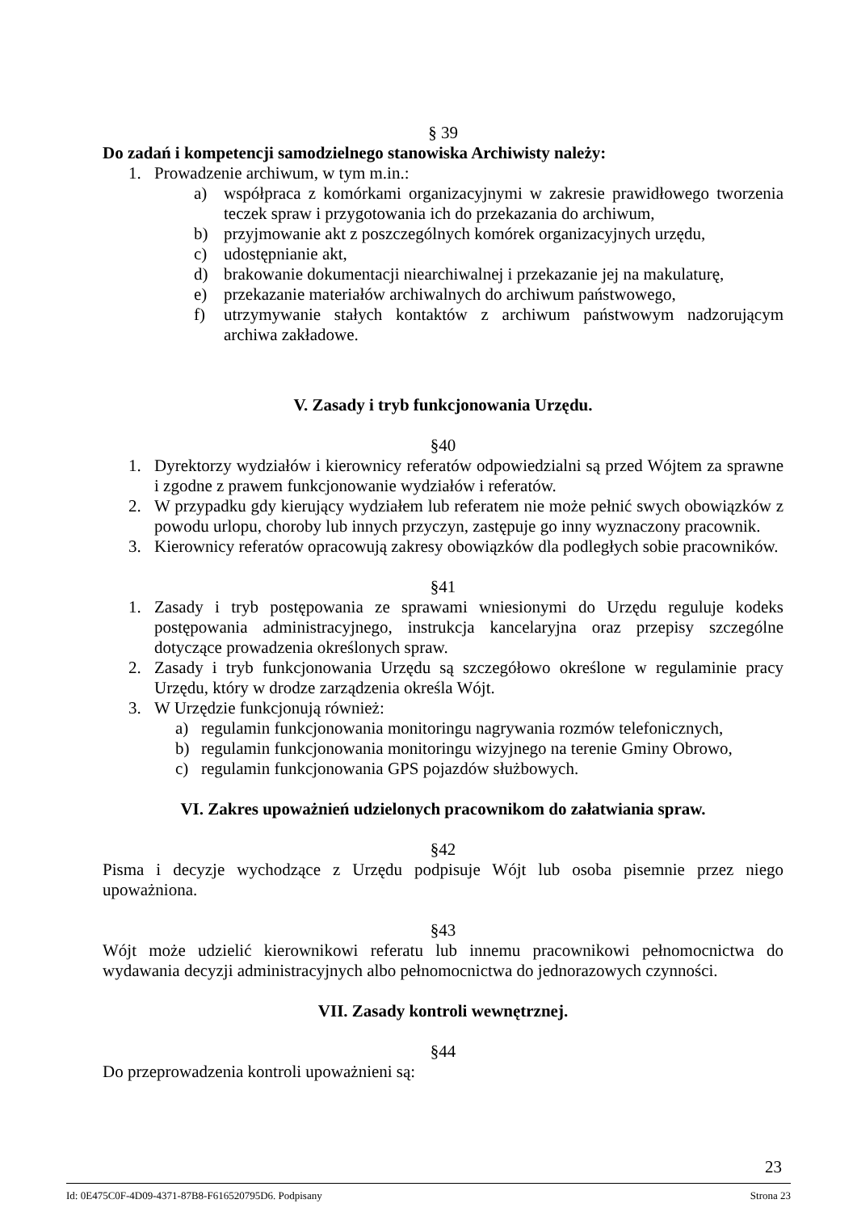§ 39
Do zadań i kompetencji samodzielnego stanowiska Archiwisty należy:
1. Prowadzenie archiwum, w tym m.in.:
a) współpraca z komórkami organizacyjnymi w zakresie prawidłowego tworzenia teczek spraw i przygotowania ich do przekazania do archiwum,
b) przyjmowanie akt z poszczególnych komórek organizacyjnych urzędu,
c) udostępnianie akt,
d) brakowanie dokumentacji niearchiwalnej i przekazanie jej na makulaturę,
e) przekazanie materiałów archiwalnych do archiwum państwowego,
f) utrzymywanie stałych kontaktów z archiwum państwowym nadzorującym archiwa zakładowe.
V. Zasady i tryb funkcjonowania Urzędu.
§40
1. Dyrektorzy wydziałów i kierownicy referatów odpowiedzialni są przed Wójtem za sprawne i zgodne z prawem funkcjonowanie wydziałów i referatów.
2. W przypadku gdy kierujący wydziałem lub referatem nie może pełnić swych obowiązków z powodu urlopu, choroby lub innych przyczyn, zastępuje go inny wyznaczony pracownik.
3. Kierownicy referatów opracowują zakresy obowiązków dla podległych sobie pracowników.
§41
1. Zasady i tryb postępowania ze sprawami wniesionymi do Urzędu reguluje kodeks postępowania administracyjnego, instrukcja kancelaryjna oraz przepisy szczególne dotyczące prowadzenia określonych spraw.
2. Zasady i tryb funkcjonowania Urzędu są szczegółowo określone w regulaminie pracy Urzędu, który w drodze zarządzenia określa Wójt.
3. W Urzędzie funkcjonują również:
a) regulamin funkcjonowania monitoringu nagrywania rozmów telefonicznych,
b) regulamin funkcjonowania monitoringu wizyjnego na terenie Gminy Obrowo,
c) regulamin funkcjonowania GPS pojazdów służbowych.
VI. Zakres upoważnień udzielonych pracownikom do załatwiania spraw.
§42
Pisma i decyzje wychodzące z Urzędu podpisuje Wójt lub osoba pisemnie przez niego upoważniona.
§43
Wójt może udzielić kierownikowi referatu lub innemu pracownikowi pełnomocnictwa do wydawania decyzji administracyjnych albo pełnomocnictwa do jednorazowych czynności.
VII. Zasady kontroli wewnętrznej.
§44
Do przeprowadzenia kontroli upoważnieni są:
23
Id: 0E475C0F-4D09-4371-87B8-F616520795D6. Podpisany Strona 23